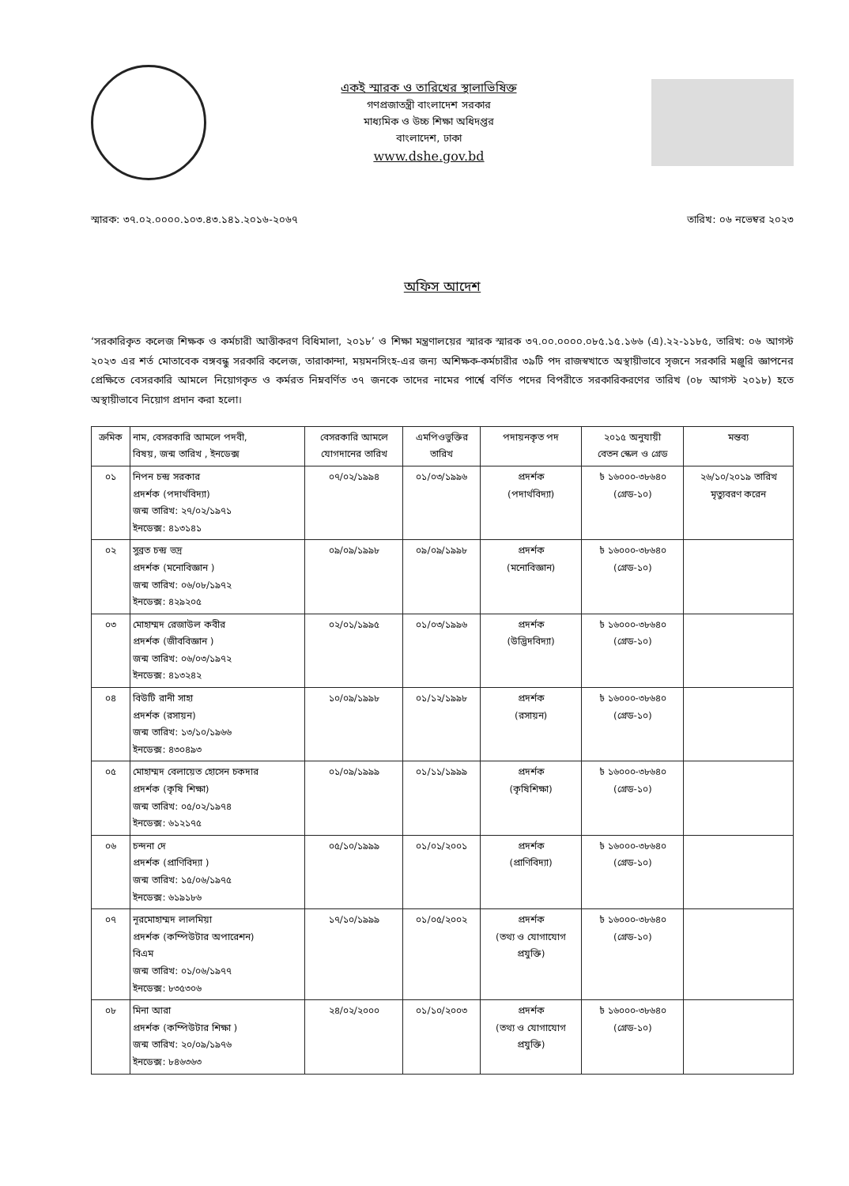একই স্মারক ও তারিখের স্থালাভিষিক্ত
গণপ্রজাতন্ত্রী বাংলাদেশ সরকার
মাধ্যমিক ও উচ্চ শিক্ষা অধিদপ্তর
বাংলাদেশ, ঢাকা
www.dshe.gov.bd
স্মারক: ৩৭.০২.০০০০.১০৩.৪৩.১৪১.২০১৬-২০৬৭ তারিখ: ০৬ নভেম্বর ২০২৩
অফিস আদেশ
‘সরকারিকৃত কলেজ শিক্ষক ও কর্মচারী আত্তীকরণ বিধিমালা, ২০১৮’ ও শিক্ষা মন্ত্রণালয়ের স্মারক স্মারক ৩৭.০০.০০০০.০৮৫.১৫.১৬৬ (এ).২২-১১৮৫, তারিখ: ০৬ আগস্ট ২০২৩ এর শর্ত মোতাবেক বঙ্গবন্ধু সরকারি কলেজ, তারাকান্দা, ময়মনসিংহ-এর জন্য অশিক্ষক-কর্মচারীর ৩৯টি পদ রাজস্বখাতে অস্থায়ীভাবে সৃজনে সরকারি মঞ্জুরি জ্ঞাপনের প্রেক্ষিতে বেসরকারি আমলে নিয়োগকৃত ও কর্মরত নিম্নবর্ণিত ৩৭ জনকে তাদের নামের পার্শ্বে বর্ণিত পদের বিপরীতে সরকারিকরণের তারিখ (০৮ আগস্ট ২০১৮) হতে অস্থায়ীভাবে নিয়োগ প্রদান করা হলো।
| ক্রমিক | নাম, বেসরকারি আমলে পদবী, বিষয়, জন্ম তারিখ , ইনডেক্স | বেসরকারি আমলে যোগদানের তারিখ | এমপিওভুক্তির তারিখ | পদায়নকৃত পদ | ২০১৫ অনুযায়ী বেতন স্কেল ও গ্রেড | মন্তব্য |
| --- | --- | --- | --- | --- | --- | --- |
| ০১ | নিপন চন্দ্র সরকার প্রদর্শক (পদার্থবিদ্যা) জন্ম তারিখ: ২৭/০২/১৯৭১ ইনডেক্স: ৪১৩১৪১ | ০৭/০২/১৯৯৪ | ০১/০৩/১৯৯৬ | প্রদর্শক (পদার্থবিদ্যা) | ৳ ১৬০০০-৩৮৬৪০ (গ্রেড-১০) | ২৬/১০/২০১৯ তারিখ মৃত্যুবরণ করেন |
| ০২ | সুব্রত চন্দ্র ভদ্র প্রদর্শক (মনোবিজ্ঞান ) জন্ম তারিখ: ০৬/০৮/১৯৭২ ইনডেক্স: ৪২৯২০৫ | ০৯/০৯/১৯৯৮ | ০৯/০৯/১৯৯৮ | প্রদর্শক (মনোবিজ্ঞান) | ৳ ১৬০০০-৩৮৬৪০ (গ্রেড-১০) | |
| ০৩ | মোহাম্মদ রেজাউল কবীর প্রদর্শক (জীববিজ্ঞান ) জন্ম তারিখ: ০৬/০৩/১৯৭২ ইনডেক্স: ৪১৩২৪২ | ০২/০১/১৯৯৫ | ০১/০৩/১৯৯৬ | প্রদর্শক (উদ্ভিদবিদ্যা) | ৳ ১৬০০০-৩৮৬৪০ (গ্রেড-১০) | |
| ০৪ | বিউটি রানী সাহা প্রদর্শক (রসায়ন) জন্ম তারিখ: ১৩/১০/১৯৬৬ ইনডেক্স: ৪৩০৪৯৩ | ১০/০৯/১৯৯৮ | ০১/১২/১৯৯৮ | প্রদর্শক (রসায়ন) | ৳ ১৬০০০-৩৮৬৪০ (গ্রেড-১০) | |
| ০৫ | মোহাম্মদ বেলায়েত হোসেন চকদার প্রদর্শক (কৃষি শিক্ষা) জন্ম তারিখ: ০৫/০২/১৯৭৪ ইনডেক্স: ৬১২১৭৫ | ০১/০৯/১৯৯৯ | ০১/১১/১৯৯৯ | প্রদর্শক (কৃষিশিক্ষা) | ৳ ১৬০০০-৩৮৬৪০ (গ্রেড-১০) | |
| ০৬ | চন্দনা দে প্রদর্শক (প্রাণিবিদ্যা ) জন্ম তারিখ: ১৫/০৬/১৯৭৫ ইনডেক্স: ৬১৯১৮৬ | ০৫/১০/১৯৯৯ | ০১/০১/২০০১ | প্রদর্শক (প্রাণিবিদ্যা) | ৳ ১৬০০০-৩৮৬৪০ (গ্রেড-১০) | |
| ০৭ | নূরমোহাম্মদ লালমিয়া প্রদর্শক (কম্পিউটার অপারেশন) বিএম জন্ম তারিখ: ০১/০৬/১৯৭৭ ইনডেক্স: ৮৩৫৩০৬ | ১৭/১০/১৯৯৯ | ০১/০৫/২০০২ | প্রদর্শক (তথ্য ও যোগাযোগ প্রযুক্তি) | ৳ ১৬০০০-৩৮৬৪০ (গ্রেড-১০) | |
| ০৮ | মিনা আরা প্রদর্শক (কম্পিউটার শিক্ষা ) জন্ম তারিখ: ২০/০৯/১৯৭৬ ইনডেক্স: ৮৪৬৩৬৩ | ২৪/০২/২০০০ | ০১/১০/২০০৩ | প্রদর্শক (তথ্য ও যোগাযোগ প্রযুক্তি) | ৳ ১৬০০০-৩৮৬৪০ (গ্রেড-১০) | |